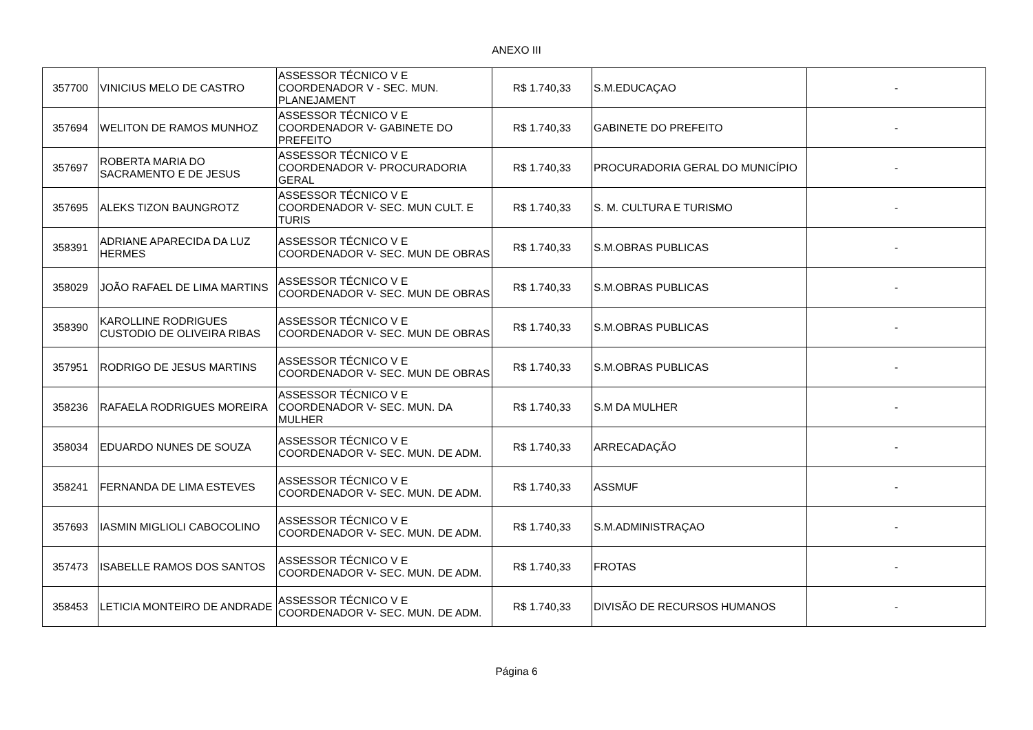ANEXO III
| 357700 | VINICIUS MELO DE CASTRO | ASSESSOR TÉCNICO V E COORDENADOR V - SEC. MUN. PLANEJAMENT | R$ 1.740,33 | S.M.EDUCAÇAO | - |
| 357694 | WELITON DE RAMOS MUNHOZ | ASSESSOR TÉCNICO V E COORDENADOR V- GABINETE DO PREFEITO | R$ 1.740,33 | GABINETE DO PREFEITO | - |
| 357697 | ROBERTA MARIA DO SACRAMENTO E DE JESUS | ASSESSOR TÉCNICO V E COORDENADOR V- PROCURADORIA GERAL | R$ 1.740,33 | PROCURADORIA GERAL DO MUNICÍPIO | - |
| 357695 | ALEKS TIZON BAUNGROTZ | ASSESSOR TÉCNICO V E COORDENADOR V- SEC. MUN CULT. E TURIS | R$ 1.740,33 | S. M. CULTURA E TURISMO | - |
| 358391 | ADRIANE APARECIDA DA LUZ HERMES | ASSESSOR TÉCNICO V E COORDENADOR V- SEC. MUN DE OBRAS | R$ 1.740,33 | S.M.OBRAS PUBLICAS | - |
| 358029 | JOÃO RAFAEL DE LIMA MARTINS | ASSESSOR TÉCNICO V E COORDENADOR V- SEC. MUN DE OBRAS | R$ 1.740,33 | S.M.OBRAS PUBLICAS | - |
| 358390 | KAROLLINE RODRIGUES CUSTODIO DE OLIVEIRA RIBAS | ASSESSOR TÉCNICO V E COORDENADOR V- SEC. MUN DE OBRAS | R$ 1.740,33 | S.M.OBRAS PUBLICAS | - |
| 357951 | RODRIGO DE JESUS MARTINS | ASSESSOR TÉCNICO V E COORDENADOR V- SEC. MUN DE OBRAS | R$ 1.740,33 | S.M.OBRAS PUBLICAS | - |
| 358236 | RAFAELA RODRIGUES MOREIRA | ASSESSOR TÉCNICO V E COORDENADOR V- SEC. MUN. DA MULHER | R$ 1.740,33 | S.M DA MULHER | - |
| 358034 | EDUARDO NUNES DE SOUZA | ASSESSOR TÉCNICO V E COORDENADOR V- SEC. MUN. DE ADM. | R$ 1.740,33 | ARRECADAÇÃO | - |
| 358241 | FERNANDA DE LIMA ESTEVES | ASSESSOR TÉCNICO V E COORDENADOR V- SEC. MUN. DE ADM. | R$ 1.740,33 | ASSMUF | - |
| 357693 | IASMIN MIGLIOLI CABOCOLINO | ASSESSOR TÉCNICO V E COORDENADOR V- SEC. MUN. DE ADM. | R$ 1.740,33 | S.M.ADMINISTRAÇAO | - |
| 357473 | ISABELLE RAMOS DOS SANTOS | ASSESSOR TÉCNICO V E COORDENADOR V- SEC. MUN. DE ADM. | R$ 1.740,33 | FROTAS | - |
| 358453 | LETICIA MONTEIRO DE ANDRADE | ASSESSOR TÉCNICO V E COORDENADOR V- SEC. MUN. DE ADM. | R$ 1.740,33 | DIVISÃO DE RECURSOS HUMANOS | - |
Página 6